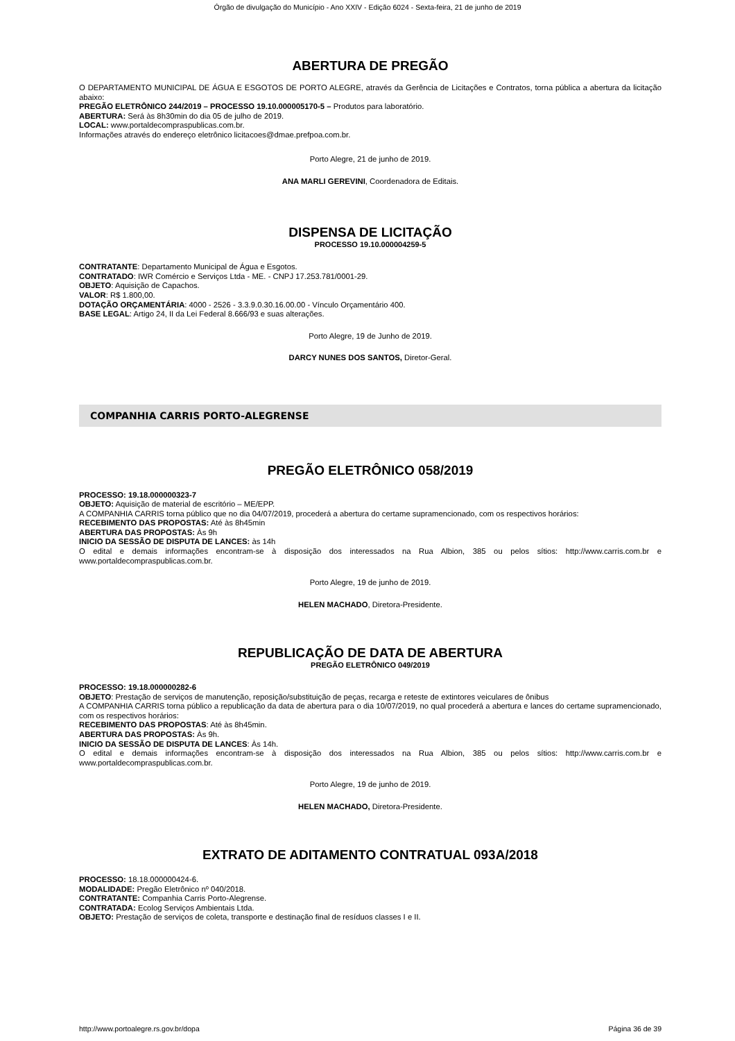Órgão de divulgação do Município - Ano XXIV - Edição 6024 - Sexta-feira, 21 de junho de 2019
ABERTURA DE PREGÃO
O DEPARTAMENTO MUNICIPAL DE ÁGUA E ESGOTOS DE PORTO ALEGRE, através da Gerência de Licitações e Contratos, torna pública a abertura da licitação abaixo:
PREGÃO ELETRÔNICO 244/2019 – PROCESSO 19.10.000005170-5 – Produtos para laboratório.
ABERTURA: Será às 8h30min do dia 05 de julho de 2019.
LOCAL: www.portaldecompraspublicas.com.br.
Informações através do endereço eletrônico licitacoes@dmae.prefpoa.com.br.
Porto Alegre, 21 de junho de 2019.
ANA MARLI GEREVINI, Coordenadora de Editais.
DISPENSA DE LICITAÇÃO
PROCESSO 19.10.000004259-5
CONTRATANTE: Departamento Municipal de Água e Esgotos.
CONTRATADO: IWR Comércio e Serviços Ltda - ME. - CNPJ 17.253.781/0001-29.
OBJETO: Aquisição de Capachos.
VALOR: R$ 1.800,00.
DOTAÇÃO ORÇAMENTÁRIA: 4000 - 2526 - 3.3.9.0.30.16.00.00 - Vínculo Orçamentário 400.
BASE LEGAL: Artigo 24, II da Lei Federal 8.666/93 e suas alterações.
Porto Alegre, 19 de Junho de 2019.
DARCY NUNES DOS SANTOS, Diretor-Geral.
COMPANHIA CARRIS PORTO-ALEGRENSE
PREGÃO ELETRÔNICO 058/2019
PROCESSO: 19.18.000000323-7
OBJETO: Aquisição de material de escritório – ME/EPP.
A COMPANHIA CARRIS torna público que no dia 04/07/2019, procederá a abertura do certame supramencionado, com os respectivos horários:
RECEBIMENTO DAS PROPOSTAS: Até às 8h45min
ABERTURA DAS PROPOSTAS: Às 9h
INICIO DA SESSÃO DE DISPUTA DE LANCES: às 14h
O edital e demais informações encontram-se à disposição dos interessados na Rua Albion, 385 ou pelos sítios: http://www.carris.com.br e www.portaldecompraspublicas.com.br.
Porto Alegre, 19 de junho de 2019.
HELEN MACHADO, Diretora-Presidente.
REPUBLICAÇÃO DE DATA DE ABERTURA
PREGÃO ELETRÔNICO 049/2019
PROCESSO: 19.18.000000282-6
OBJETO: Prestação de serviços de manutenção, reposição/substituição de peças, recarga e reteste de extintores veiculares de ônibus
A COMPANHIA CARRIS torna público a republicação da data de abertura para o dia 10/07/2019, no qual procederá a abertura e lances do certame supramencionado, com os respectivos horários:
RECEBIMENTO DAS PROPOSTAS: Até às 8h45min.
ABERTURA DAS PROPOSTAS: Às 9h.
INICIO DA SESSÃO DE DISPUTA DE LANCES: Às 14h.
O edital e demais informações encontram-se à disposição dos interessados na Rua Albion, 385 ou pelos sítios: http://www.carris.com.br e www.portaldecompraspublicas.com.br.
Porto Alegre, 19 de junho de 2019.
HELEN MACHADO, Diretora-Presidente.
EXTRATO DE ADITAMENTO CONTRATUAL 093A/2018
PROCESSO: 18.18.000000424-6.
MODALIDADE: Pregão Eletrônico nº 040/2018.
CONTRATANTE: Companhia Carris Porto-Alegrense.
CONTRATADA: Ecolog Serviços Ambientais Ltda.
OBJETO: Prestação de serviços de coleta, transporte e destinação final de resíduos classes I e II.
http://www.portoalegre.rs.gov.br/dopa Página 36 de 39